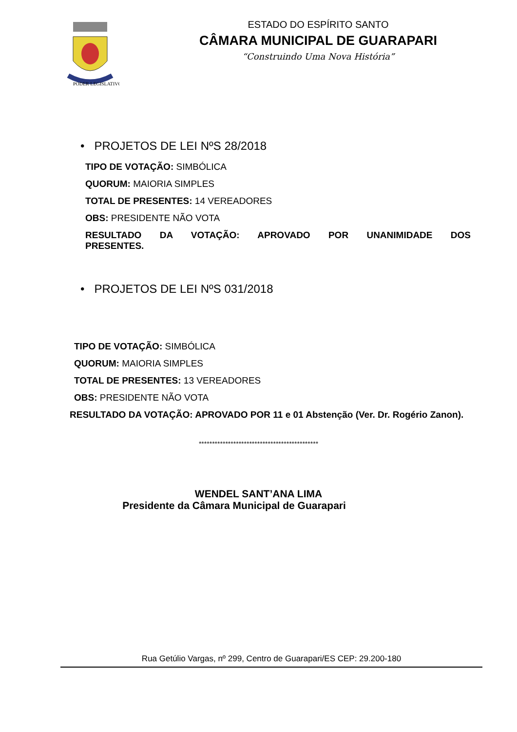PODER LEGISLATIVO
ESTADO DO ESPÍRITO SANTO
CÂMARA MUNICIPAL DE GUARAPARI
“Construindo Uma Nova História”
• PROJETOS DE LEI NºS 28/2018
TIPO DE VOTAÇÃO: SIMBÓLICA
QUORUM: MAIORIA SIMPLES
TOTAL DE PRESENTES: 14 VEREADORES
OBS: PRESIDENTE NÃO VOTA
RESULTADO DA VOTAÇÃO: APROVADO POR UNANIMIDADE DOS
PRESENTES.
• PROJETOS DE LEI NºS 031/2018
TIPO DE VOTAÇÃO: SIMBÓLICA
QUORUM: MAIORIA SIMPLES
TOTAL DE PRESENTES: 13 VEREADORES
OBS: PRESIDENTE NÃO VOTA
RESULTADO DA VOTAÇÃO: APROVADO POR 11 e 01 Abstenção (Ver. Dr. Rogério Zanon).
*********************************************
WENDEL SANT’ANA LIMA
Presidente da Câmara Municipal de Guarapari
Rua Getúlio Vargas, nº 299, Centro de Guarapari/ES CEP: 29.200-180